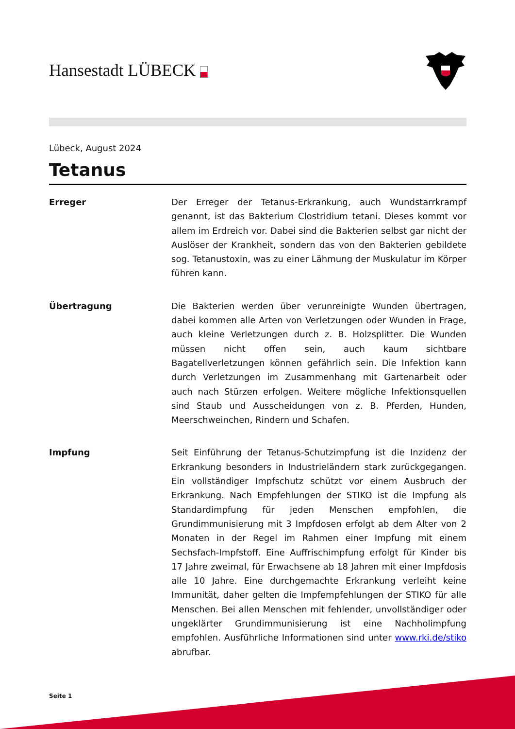Hansestadt LÜBECK
Lübeck, August 2024
Tetanus
Erreger Der Erreger der Tetanus-Erkrankung, auch Wundstarrkrampf genannt, ist das Bakterium Clostridium tetani. Dieses kommt vor allem im Erdreich vor. Dabei sind die Bakterien selbst gar nicht der Auslöser der Krankheit, sondern das von den Bakterien gebildete sog. Tetanustoxin, was zu einer Lähmung der Muskulatur im Körper führen kann.
Übertragung Die Bakterien werden über verunreinigte Wunden übertragen, dabei kommen alle Arten von Verletzungen oder Wunden in Frage, auch kleine Verletzungen durch z. B. Holzsplitter. Die Wunden müssen nicht offen sein, auch kaum sichtbare Bagatellverletzungen können gefährlich sein. Die Infektion kann durch Verletzungen im Zusammenhang mit Gartenarbeit oder auch nach Stürzen erfolgen. Weitere mögliche Infektionsquellen sind Staub und Ausscheidungen von z. B. Pferden, Hunden, Meerschweinchen, Rindern und Schafen.
Impfung Seit Einführung der Tetanus-Schutzimpfung ist die Inzidenz der Erkrankung besonders in Industrieländern stark zurückgegangen. Ein vollständiger Impfschutz schützt vor einem Ausbruch der Erkrankung. Nach Empfehlungen der STIKO ist die Impfung als Standardimpfung für jeden Menschen empfohlen, die Grundimmunisierung mit 3 Impfdosen erfolgt ab dem Alter von 2 Monaten in der Regel im Rahmen einer Impfung mit einem Sechsfach-Impfstoff. Eine Auffrischimpfung erfolgt für Kinder bis 17 Jahre zweimal, für Erwachsene ab 18 Jahren mit einer Impfdosis alle 10 Jahre. Eine durchgemachte Erkrankung verleiht keine Immunität, daher gelten die Impfempfehlungen der STIKO für alle Menschen. Bei allen Menschen mit fehlender, unvollständiger oder ungeklärter Grundimmunisierung ist eine Nachholimpfung empfohlen. Ausführliche Informationen sind unter www.rki.de/stiko abrufbar.
Seite 1